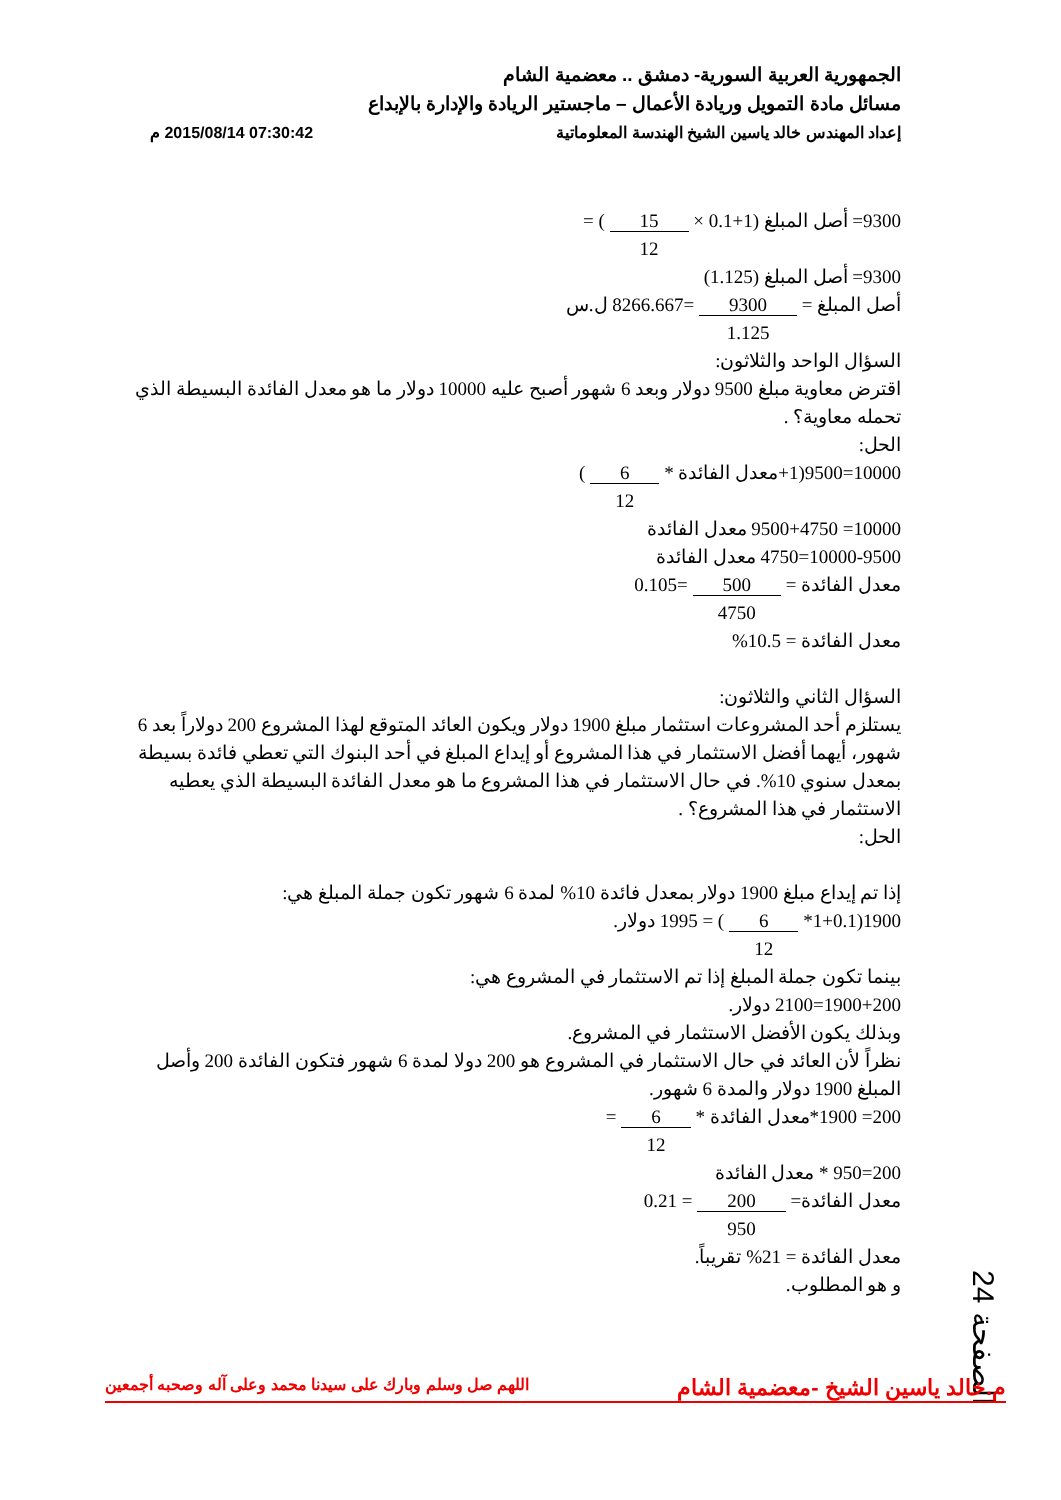الجمهورية العربية السورية- دمشق .. معضمية الشام
مسائل مادة التمويل وريادة الأعمال – ماجستير الريادة والإدارة بالإبداع
إعداد المهندس خالد ياسين الشيخ الهندسة المعلوماتية 07:30:42 2015/08/14 م
9300= أصل المبلغ (1+0.1 × 15
12 ) =
9300= أصل المبلغ (1.125)
أصل المبلغ = 9300
1.125 =8266.667 ل.س
السؤال الواحد والثلاثون:
اقترض معاوية مبلغ 9500 دولار وبعد 6 شهور أصبح عليه 10000 دولار ما هو معدل الفائدة البسيطة الذي تحمله معاوية؟ .
الحل:
10000=9500(1+معدل الفائدة * 6
12 )
10000= 9500+4750 معدل الفائدة
10000-9500=4750 معدل الفائدة
معدل الفائدة = 500
4750 =0.105
معدل الفائدة = 10.5%
السؤال الثاني والثلاثون:
يستلزم أحد المشروعات استثمار مبلغ 1900 دولار ويكون العائد المتوقع لهذا المشروع 200 دولاراً بعد 6 شهور، أيهما أفضل الاستثمار في هذا المشروع أو إيداع المبلغ في أحد البنوك التي تعطي فائدة بسيطة بمعدل سنوي 10%. في حال الاستثمار في هذا المشروع ما هو معدل الفائدة البسيطة الذي يعطيه الاستثمار في هذا المشروع؟ .
الحل:
إذا تم إيداع مبلغ 1900 دولار بمعدل فائدة 10% لمدة 6 شهور تكون جملة المبلغ هي:
1900(1+0.1* 6
12 ) = 1995 دولار.
بينما تكون جملة المبلغ إذا تم الاستثمار في المشروع هي:
1900+200=2100 دولار.
وبذلك يكون الأفضل الاستثمار في المشروع.
نظراً لأن العائد في حال الاستثمار في المشروع هو 200 دولا لمدة 6 شهور فتكون الفائدة 200 وأصل المبلغ 1900 دولار والمدة 6 شهور.
200= 1900*معدل الفائدة * 6
12 =
200=950 * معدل الفائدة
معدل الفائدة= 200
950 = 0.21
معدل الفائدة = 21% تقريباً.
و هو المطلوب.
الصفحة 24
م.خالد ياسين الشيخ -معضمية الشام اللهم صل وسلم وبارك على سيدنا محمد وعلى آله وصحبه أجمعين